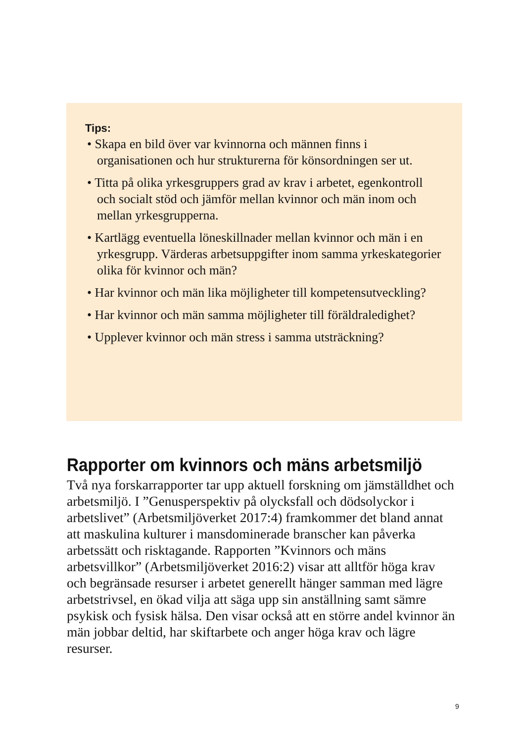Tips:
• Skapa en bild över var kvinnorna och männen finns i organisationen och hur strukturerna för könsordningen ser ut.
• Titta på olika yrkesgruppers grad av krav i arbetet, egenkontroll och socialt stöd och jämför mellan kvinnor och män inom och mellan yrkesgrupperna.
• Kartlägg eventuella löneskillnader mellan kvinnor och män i en yrkesgrupp. Värderas arbetsuppgifter inom samma yrkeskategorier olika för kvinnor och män?
• Har kvinnor och män lika möjligheter till kompetensutveckling?
• Har kvinnor och män samma möjligheter till föräldraledighet?
• Upplever kvinnor och män stress i samma utsträckning?
Rapporter om kvinnors och mäns arbetsmiljö
Två nya forskarrapporter tar upp aktuell forskning om jämställdhet och arbetsmiljö. I ”Genusperspektiv på olycksfall och dödsolyckor i arbetslivet” (Arbetsmiljöverket 2017:4) framkommer det bland annat att maskulina kulturer i mansdominerade branscher kan påverka arbetssätt och risktagande. Rapporten ”Kvinnors och mäns arbetsvillkor” (Arbetsmiljöverket 2016:2) visar att alltför höga krav och begränsade resurser i arbetet generellt hänger samman med lägre arbetstrivsel, en ökad vilja att säga upp sin anställning samt sämre psykisk och fysisk hälsa. Den visar också att en större andel kvinnor än män jobbar deltid, har skiftarbete och anger höga krav och lägre resurser.
9